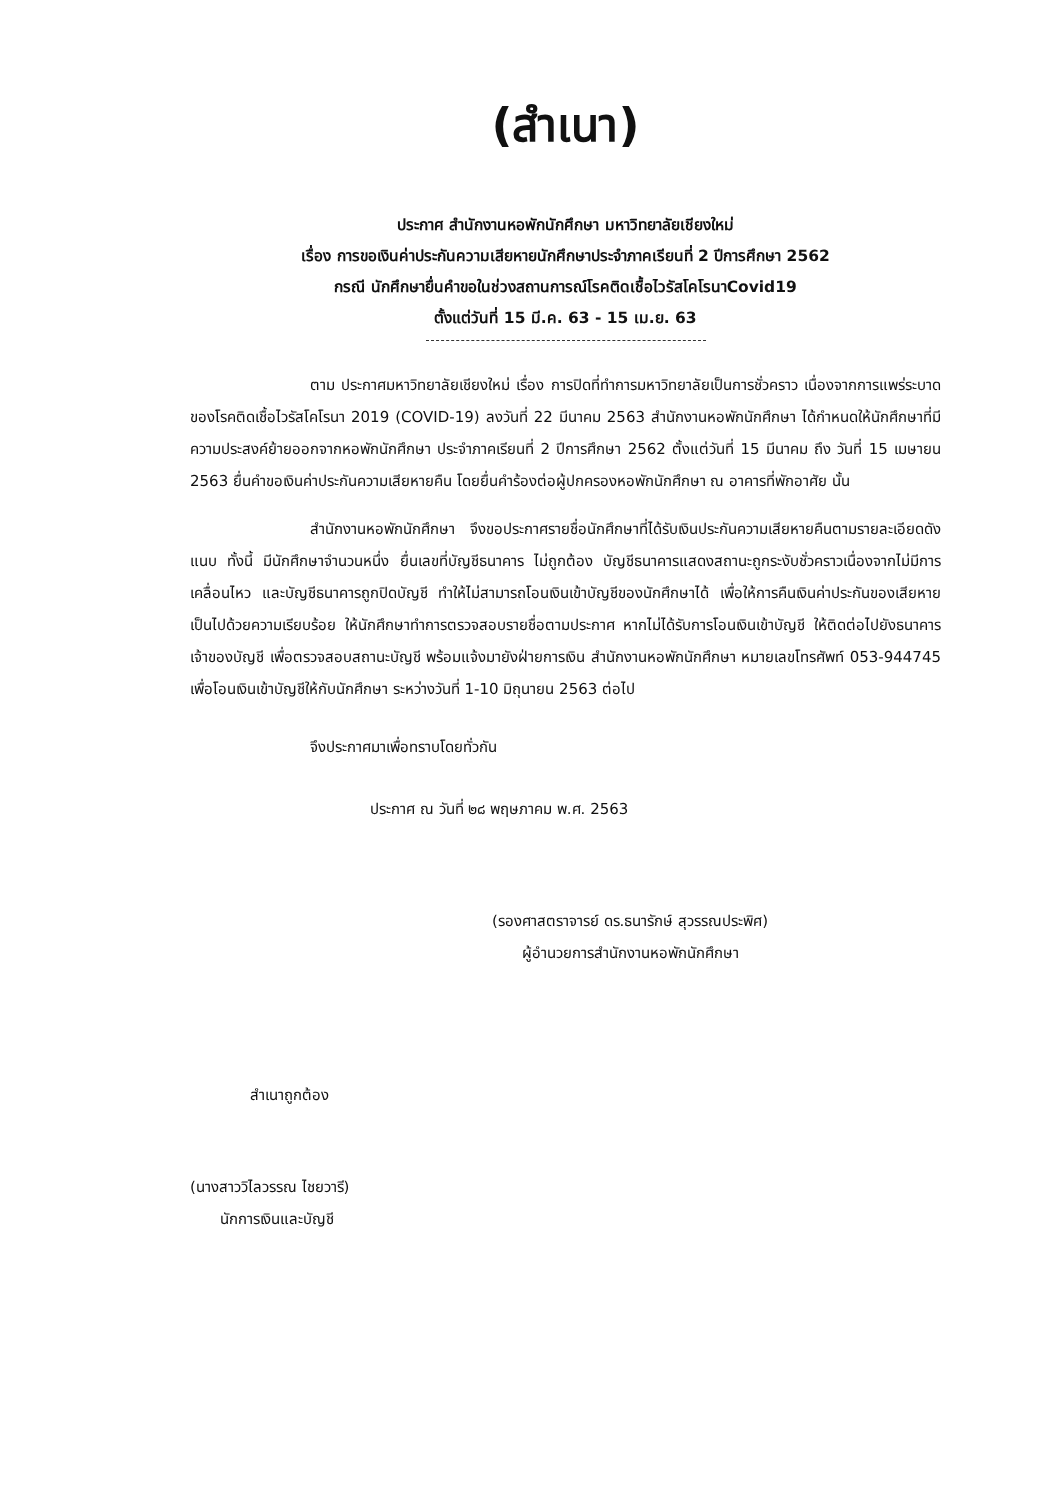(สำเนา)
ประกาศ สำนักงานหอพักนักศึกษา มหาวิทยาลัยเชียงใหม่
เรื่อง การขอเงินค่าประกันความเสียหายนักศึกษาประจำภาคเรียนที่ 2 ปีการศึกษา 2562
กรณี นักศึกษายื่นคำขอในช่วงสถานการณ์โรคติดเชื้อไวรัสโคโรนาCovid19
ตั้งแต่วันที่ 15 มี.ค. 63 - 15 เม.ย. 63
ตาม ประกาศมหาวิทยาลัยเชียงใหม่ เรื่อง การปิดที่ทำการมหาวิทยาลัยเป็นการชั่วคราว เนื่องจากการแพร่ระบาดของโรคติดเชื้อไวรัสโคโรนา 2019 (COVID-19) ลงวันที่ 22 มีนาคม 2563 สำนักงานหอพักนักศึกษา ได้กำหนดให้นักศึกษาที่มีความประสงค์ย้ายออกจากหอพักนักศึกษา ประจำภาคเรียนที่ 2 ปีการศึกษา 2562 ตั้งแต่วันที่ 15 มีนาคม ถึง วันที่ 15 เมษายน 2563 ยื่นคำขอเงินค่าประกันความเสียหายคืน โดยยื่นคำร้องต่อผู้ปกครองหอพักนักศึกษา ณ อาคารที่พักอาศัย นั้น
สำนักงานหอพักนักศึกษา จึงขอประกาศรายชื่อนักศึกษาที่ได้รับเงินประกันความเสียหายคืนตามรายละเอียดดังแนบ ทั้งนี้ มีนักศึกษาจำนวนหนึ่ง ยื่นเลขที่บัญชีธนาคาร ไม่ถูกต้อง บัญชีธนาคารแสดงสถานะถูกระงับชั่วคราวเนื่องจากไม่มีการเคลื่อนไหว และบัญชีธนาคารถูกปิดบัญชี ทำให้ไม่สามารถโอนเงินเข้าบัญชีของนักศึกษาได้ เพื่อให้การคืนเงินค่าประกันของเสียหายเป็นไปด้วยความเรียบร้อย ให้นักศึกษาทำการตรวจสอบรายชื่อตามประกาศ หากไม่ได้รับการโอนเงินเข้าบัญชี ให้ติดต่อไปยังธนาคารเจ้าของบัญชี เพื่อตรวจสอบสถานะบัญชี พร้อมแจ้งมายังฝ่ายการเงิน สำนักงานหอพักนักศึกษา หมายเลขโทรศัพท์ 053-944745 เพื่อโอนเงินเข้าบัญชีให้กับนักศึกษา ระหว่างวันที่ 1-10 มิถุนายน 2563 ต่อไป
จึงประกาศมาเพื่อทราบโดยทั่วกัน
ประกาศ ณ วันที่ ๒๘ พฤษภาคม พ.ศ. 2563
(รองศาสตราจารย์ ดร.ธนารักษ์ สุวรรณประพิศ)
ผู้อำนวยการสำนักงานหอพักนักศึกษา
สำเนาถูกต้อง
(นางสาววิไลวรรณ ไชยวารี)
นักการเงินและบัญชี